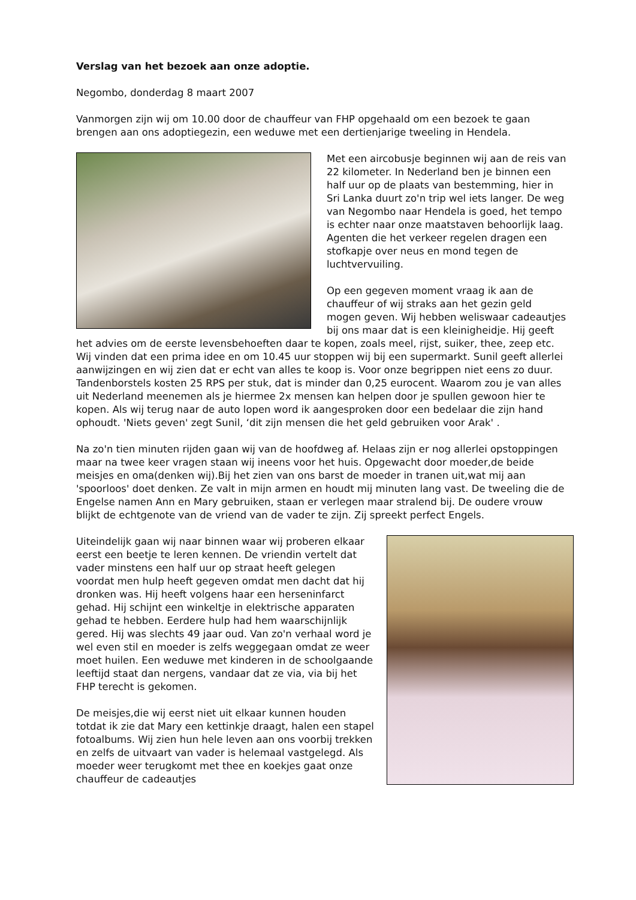Verslag van het bezoek aan onze adoptie.
Negombo, donderdag 8 maart 2007
Vanmorgen zijn wij om 10.00 door de chauffeur van FHP opgehaald om een bezoek te gaan brengen aan ons adoptiegezin, een weduwe met een dertienjarige tweeling in Hendela.
Met een aircobusje beginnen wij aan de reis van 22 kilometer. In Nederland ben je binnen een half uur op de plaats van bestemming, hier in Sri Lanka duurt zo'n trip wel iets langer. De weg van Negombo naar Hendela is goed, het tempo is echter naar onze maatstaven behoorlijk laag. Agenten die het verkeer regelen dragen een stofkapje over neus en mond tegen de luchtvervuiling.
Op een gegeven moment vraag ik aan de chauffeur of wij straks aan het gezin geld mogen geven. Wij hebben weliswaar cadeautjes bij ons maar dat is een kleinigheidje. Hij geeft het advies om de eerste levensbehoeften daar te kopen, zoals meel, rijst, suiker, thee, zeep etc. Wij vinden dat een prima idee en om 10.45 uur stoppen wij bij een supermarkt. Sunil geeft allerlei aanwijzingen en wij zien dat er echt van alles te koop is. Voor onze begrippen niet eens zo duur. Tandenborstels kosten 25 RPS per stuk, dat is minder dan 0,25 eurocent. Waarom zou je van alles uit Nederland meenemen als je hiermee 2x mensen kan helpen door je spullen gewoon hier te kopen. Als wij terug naar de auto lopen word ik aangesproken door een bedelaar die zijn hand ophoudt. 'Niets geven' zegt Sunil, ‘dit zijn mensen die het geld gebruiken voor Arak' .
Na zo'n tien minuten rijden gaan wij van de hoofdweg af. Helaas zijn er nog allerlei opstoppingen maar na twee keer vragen staan wij ineens voor het huis. Opgewacht door moeder,de beide meisjes en oma(denken wij).Bij het zien van ons barst de moeder in tranen uit,wat mij aan 'spoorloos' doet denken. Ze valt in mijn armen en houdt mij minuten lang vast. De tweeling die de Engelse namen Ann en Mary gebruiken, staan er verlegen maar stralend bij. De oudere vrouw blijkt de echtgenote van de vriend van de vader te zijn. Zij spreekt perfect Engels.
Uiteindelijk gaan wij naar binnen waar wij proberen elkaar eerst een beetje te leren kennen. De vriendin vertelt dat vader minstens een half uur op straat heeft gelegen voordat men hulp heeft gegeven omdat men dacht dat hij dronken was. Hij heeft volgens haar een herseninfarct gehad. Hij schijnt een winkeltje in elektrische apparaten gehad te hebben. Eerdere hulp had hem waarschijnlijk gered. Hij was slechts 49 jaar oud. Van zo'n verhaal word je wel even stil en moeder is zelfs weggegaan omdat ze weer moet huilen. Een weduwe met kinderen in de schoolgaande leeftijd staat dan nergens, vandaar dat ze via, via bij het FHP terecht is gekomen.
De meisjes,die wij eerst niet uit elkaar kunnen houden totdat ik zie dat Mary een kettinkje draagt, halen een stapel fotoalbums. Wij zien hun hele leven aan ons voorbij trekken en zelfs de uitvaart van vader is helemaal vastgelegd. Als moeder weer terugkomt met thee en koekjes gaat onze chauffeur de cadeautjes